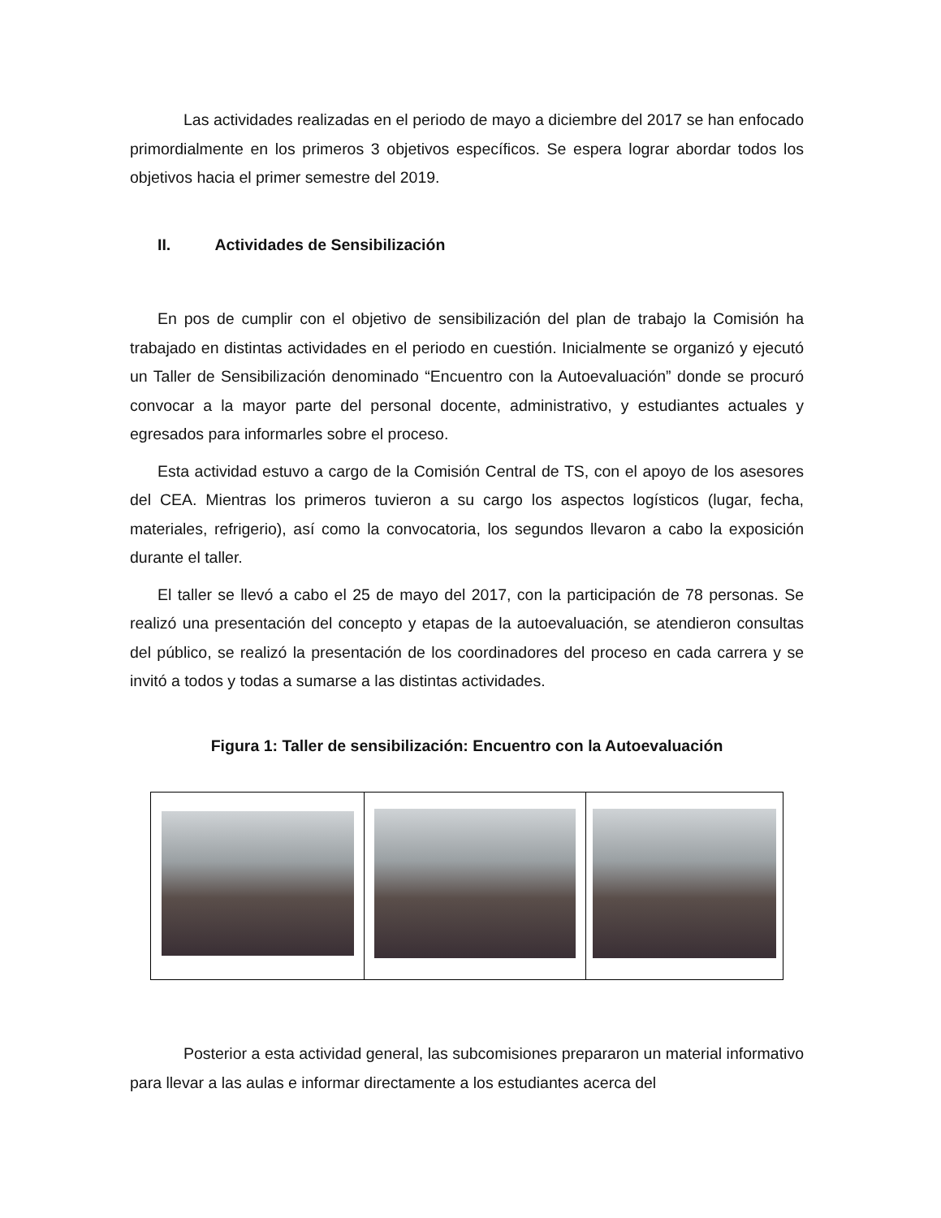Las actividades realizadas en el periodo de mayo a diciembre del 2017 se han enfocado primordialmente en los primeros 3 objetivos específicos. Se espera lograr abordar todos los objetivos hacia el primer semestre del 2019.
II. Actividades de Sensibilización
En pos de cumplir con el objetivo de sensibilización del plan de trabajo la Comisión ha trabajado en distintas actividades en el periodo en cuestión. Inicialmente se organizó y ejecutó un Taller de Sensibilización denominado “Encuentro con la Autoevaluación” donde se procuró convocar a la mayor parte del personal docente, administrativo, y estudiantes actuales y egresados para informarles sobre el proceso.
Esta actividad estuvo a cargo de la Comisión Central de TS, con el apoyo de los asesores del CEA. Mientras los primeros tuvieron a su cargo los aspectos logísticos (lugar, fecha, materiales, refrigerio), así como la convocatoria, los segundos llevaron a cabo la exposición durante el taller.
El taller se llevó a cabo el 25 de mayo del 2017, con la participación de 78 personas. Se realizó una presentación del concepto y etapas de la autoevaluación, se atendieron consultas del público, se realizó la presentación de los coordinadores del proceso en cada carrera y se invitó a todos y todas a sumarse a las distintas actividades.
Figura 1: Taller de sensibilización: Encuentro con la Autoevaluación
Posterior a esta actividad general, las subcomisiones prepararon un material informativo para llevar a las aulas e informar directamente a los estudiantes acerca del